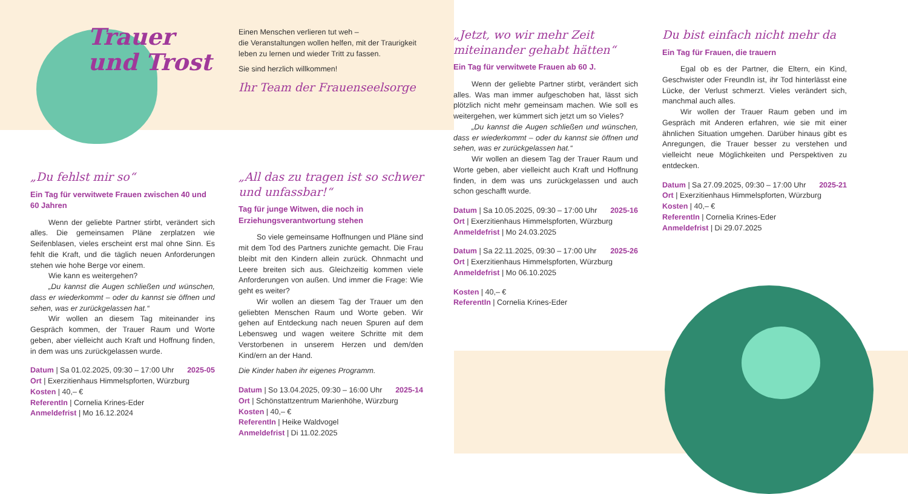Trauer
und Trost
„Du fehlst mir so“
Ein Tag für verwitwete Frauen zwischen 40 und 60 Jahren
Wenn der geliebte Partner stirbt, verändert sich alles. Die gemeinsamen Pläne zerplatzen wie Seifenblasen, vieles erscheint erst mal ohne Sinn. Es fehlt die Kraft, und die täglich neuen Anforderungen stehen wie hohe Berge vor einem.
Wie kann es weitergehen?
„Du kannst die Augen schließen und wünschen, dass er wiederkommt – oder du kannst sie öffnen und sehen, was er zurückgelassen hat.“
Wir wollen an diesem Tag miteinander ins Gespräch kommen, der Trauer Raum und Worte geben, aber vielleicht auch Kraft und Hoffnung finden, in dem was uns zurückgelassen wurde.
2025-05 Datum | Sa 01.02.2025, 09:30 – 17:00 Uhr
Ort | Exerzitienhaus Himmelspforten, Würzburg
Kosten | 40,– €
ReferentIn | Cornelia Krines-Eder
Anmeldefrist | Mo 16.12.2024
Einen Menschen verlieren tut weh –
die Veranstaltungen wollen helfen, mit der Traurigkeit leben zu lernen und wieder Tritt zu fassen.
Sie sind herzlich willkommen!
Ihr Team der Frauenseelsorge
„All das zu tragen ist so schwer und unfassbar!“
Tag für junge Witwen, die noch in Erziehungsverantwortung stehen
So viele gemeinsame Hoffnungen und Pläne sind mit dem Tod des Partners zunichte gemacht. Die Frau bleibt mit den Kindern allein zurück. Ohnmacht und Leere breiten sich aus. Gleichzeitig kommen viele Anforderungen von außen. Und immer die Frage: Wie geht es weiter?
Wir wollen an diesem Tag der Trauer um den geliebten Menschen Raum und Worte geben. Wir gehen auf Entdeckung nach neuen Spuren auf dem Lebensweg und wagen weitere Schritte mit dem Verstorbenen in unserem Herzen und dem/den Kind/ern an der Hand.
Die Kinder haben ihr eigenes Programm.
2025-14 Datum | So 13.04.2025, 09:30 – 16:00 Uhr
Ort | Schönstattzentrum Marienhöhe, Würzburg
Kosten | 40,– €
ReferentIn | Heike Waldvogel
Anmeldefrist | Di 11.02.2025
„Jetzt, wo wir mehr Zeit miteinander gehabt hätten“
Ein Tag für verwitwete Frauen ab 60 J.
Wenn der geliebte Partner stirbt, verändert sich alles. Was man immer aufgeschoben hat, lässt sich plötzlich nicht mehr gemeinsam machen. Wie soll es weitergehen, wer kümmert sich jetzt um so Vieles?
„Du kannst die Augen schließen und wünschen, dass er wiederkommt – oder du kannst sie öffnen und sehen, was er zurückgelassen hat.“
Wir wollen an diesem Tag der Trauer Raum und Worte geben, aber vielleicht auch Kraft und Hoffnung finden, in dem was uns zurückgelassen und auch schon geschafft wurde.
2025-16 Datum | Sa 10.05.2025, 09:30 – 17:00 Uhr
Ort | Exerzitienhaus Himmelspforten, Würzburg
Anmeldefrist | Mo 24.03.2025
2025-26 Datum | Sa 22.11.2025, 09:30 – 17:00 Uhr
Ort | Exerzitienhaus Himmelspforten, Würzburg
Anmeldefrist | Mo 06.10.2025
Kosten | 40,– €
ReferentIn | Cornelia Krines-Eder
Du bist einfach nicht mehr da
Ein Tag für Frauen, die trauern
Egal ob es der Partner, die Eltern, ein Kind, Geschwister oder FreundIn ist, ihr Tod hinterlässt eine Lücke, der Verlust schmerzt. Vieles verändert sich, manchmal auch alles.
Wir wollen der Trauer Raum geben und im Gespräch mit Anderen erfahren, wie sie mit einer ähnlichen Situation umgehen. Darüber hinaus gibt es Anregungen, die Trauer besser zu verstehen und vielleicht neue Möglichkeiten und Perspektiven zu entdecken.
2025-21 Datum | Sa 27.09.2025, 09:30 – 17:00 Uhr
Ort | Exerzitienhaus Himmelspforten, Würzburg
Kosten | 40,– €
ReferentIn | Cornelia Krines-Eder
Anmeldefrist | Di 29.07.2025